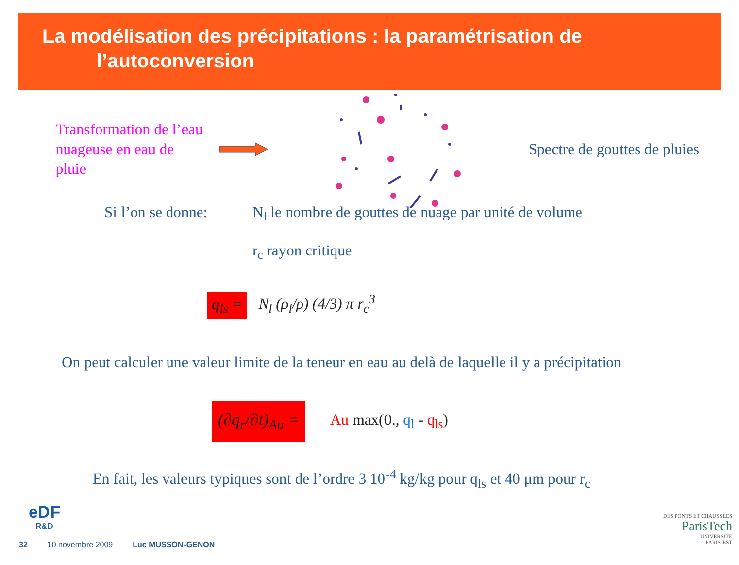La modélisation des précipitations : la paramétrisation de
l’autoconversion
Transformation de l’eau nuageuse en eau de pluie
Spectre de gouttes de pluies
Si l’on se donne:
N<sub>l</sub> le nombre de gouttes de nuage par unité de volume
r<sub>c</sub> rayon critique
q<sub>ls</sub> = N<sub>l</sub> (ρ<sub>l</sub>/ρ) (4/3) π r<sub>c</sub><sup>3</sup>
On peut calculer une valeur limite de la teneur en eau au delà de laquelle il y a précipitation
(∂q<sub>r</sub>/∂t)<sub>Au</sub> = Au max(0., q<sub>l</sub> - q<sub>ls</sub>)
En fait, les valeurs typiques sont de l’ordre 3 10<sup>-4</sup> kg/kg pour q<sub>ls</sub> et 40 μm pour r<sub>c</sub>
eDF
R&D
DES PONTS ET CHAUSSEES
ParisTech
UNIVERSITÉ
PARIS-EST
32 10 novembre 2009 Luc MUSSON-GENON